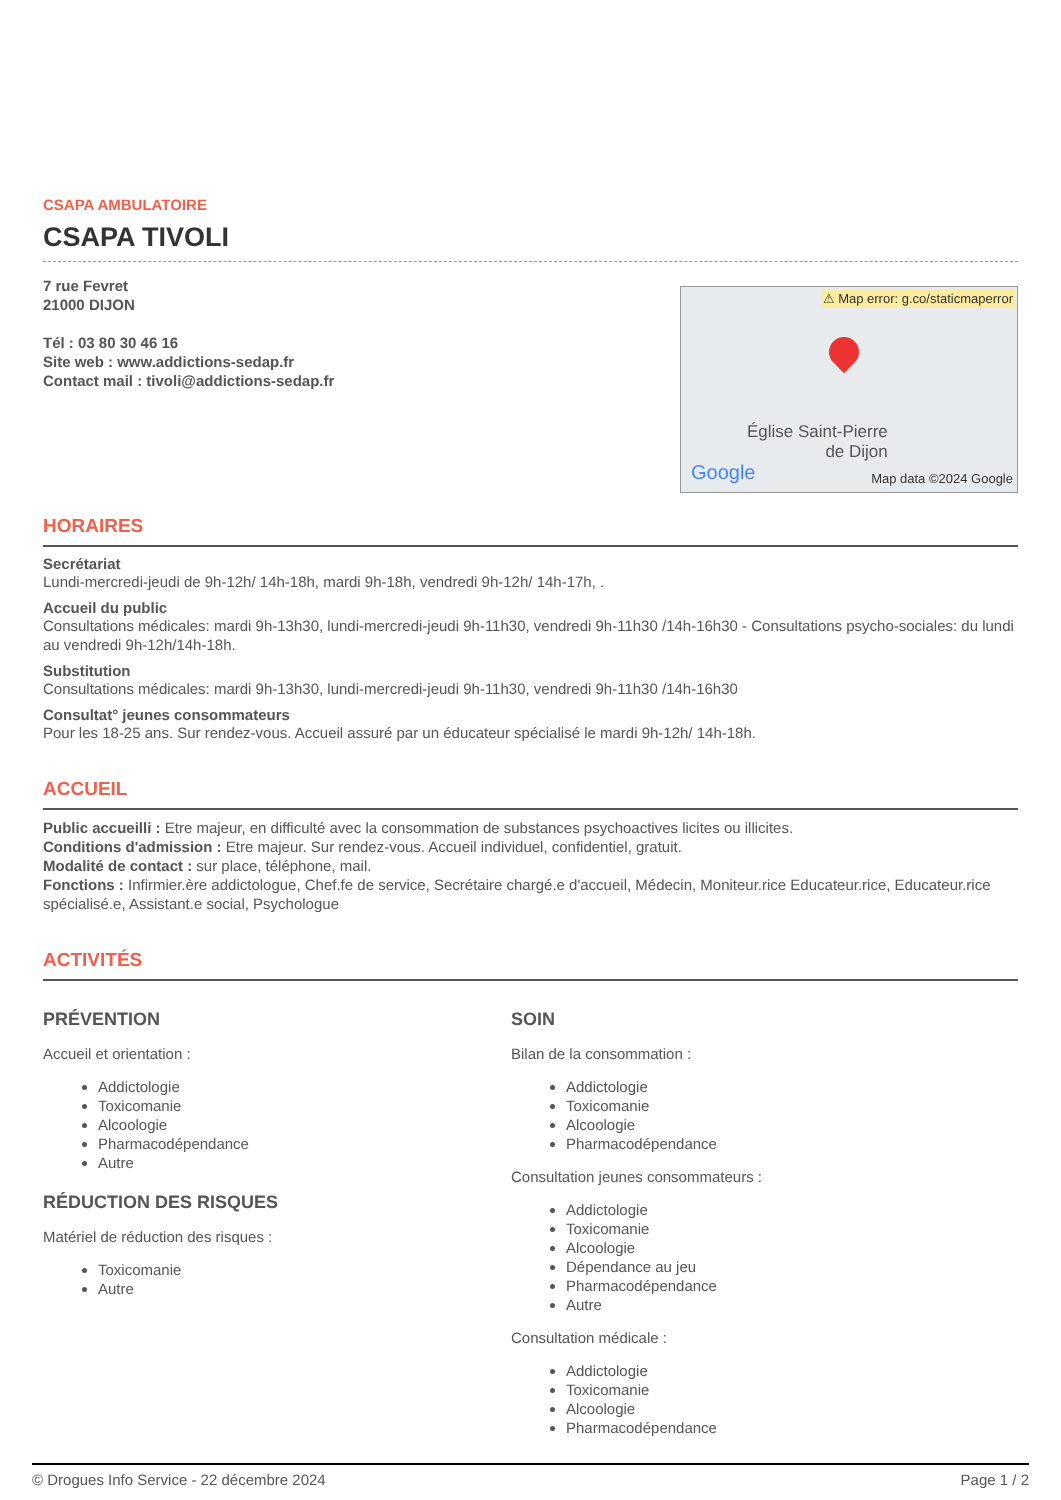CSAPA AMBULATOIRE
CSAPA TIVOLI
7 rue Fevret
21000 DIJON
Tél : 03 80 30 46 16
Site web : www.addictions-sedap.fr
Contact mail : tivoli@addictions-sedap.fr
⚠ Map error: g.co/staticmaperror
Église Saint-Pierre
de Dijon
Google Map data ©2024 Google
HORAIRES
Secrétariat
Lundi-mercredi-jeudi de 9h-12h/ 14h-18h, mardi 9h-18h, vendredi 9h-12h/ 14h-17h, .
Accueil du public
Consultations médicales: mardi 9h-13h30, lundi-mercredi-jeudi 9h-11h30, vendredi 9h-11h30 /14h-16h30 - Consultations psycho-sociales: du lundi au vendredi 9h-12h/14h-18h.
Substitution
Consultations médicales: mardi 9h-13h30, lundi-mercredi-jeudi 9h-11h30, vendredi 9h-11h30 /14h-16h30
Consultat° jeunes consommateurs
Pour les 18-25 ans. Sur rendez-vous. Accueil assuré par un éducateur spécialisé le mardi 9h-12h/ 14h-18h.
ACCUEIL
Public accueilli : Etre majeur, en difficulté avec la consommation de substances psychoactives licites ou illicites.
Conditions d'admission : Etre majeur. Sur rendez-vous. Accueil individuel, confidentiel, gratuit.
Modalité de contact : sur place, téléphone, mail.
Fonctions : Infirmier.ère addictologue, Chef.fe de service, Secrétaire chargé.e d'accueil, Médecin, Moniteur.rice Educateur.rice, Educateur.rice spécialisé.e, Assistant.e social, Psychologue
ACTIVITÉS
PRÉVENTION
Accueil et orientation :
Addictologie
Toxicomanie
Alcoologie
Pharmacodépendance
Autre
RÉDUCTION DES RISQUES
Matériel de réduction des risques :
Toxicomanie
Autre
SOIN
Bilan de la consommation :
Addictologie
Toxicomanie
Alcoologie
Pharmacodépendance
Consultation jeunes consommateurs :
Addictologie
Toxicomanie
Alcoologie
Dépendance au jeu
Pharmacodépendance
Autre
Consultation médicale :
Addictologie
Toxicomanie
Alcoologie
Pharmacodépendance
© Drogues Info Service - 22 décembre 2024 Page 1 / 2